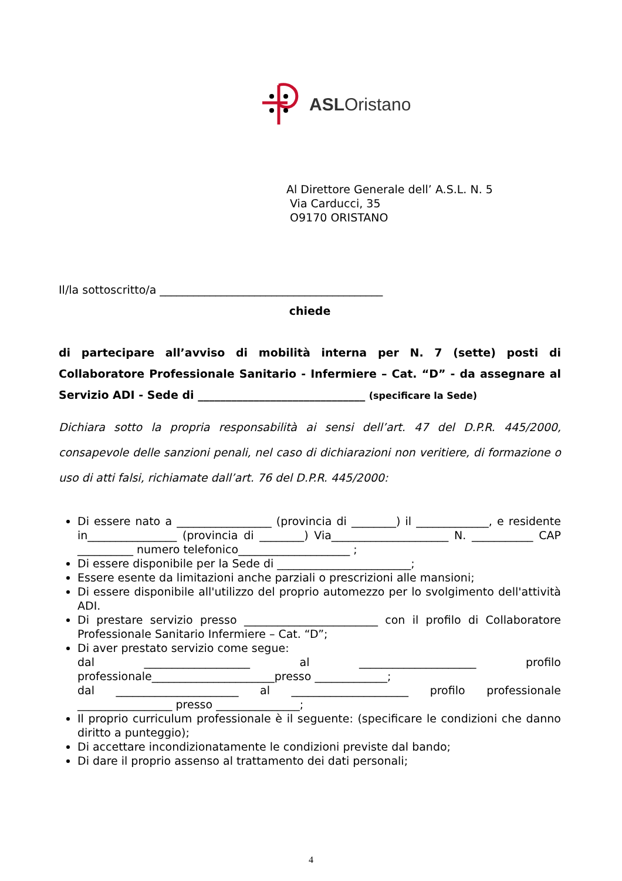ASLOristano
Al Direttore Generale dell’ A.S.L. N. 5
Via Carducci, 35
O9170 ORISTANO
Il/la sottoscritto/a ________________________________________
chiede
di partecipare all’avviso di mobilità interna per N. 7 (sette) posti di Collaboratore Professionale Sanitario - Infermiere – Cat. “D” - da assegnare al Servizio ADI - Sede di ______________________________ (specificare la Sede)
Dichiara sotto la propria responsabilità ai sensi dell’art. 47 del D.P.R. 445/2000, consapevole delle sanzioni penali, nel caso di dichiarazioni non veritiere, di formazione o uso di atti falsi, richiamate dall’art. 76 del D.P.R. 445/2000:
Di essere nato a _________________ (provincia di ________) il _____________, e residente in________________ (provincia di ________) Via_____________________ N. ___________ CAP __________ numero telefonico____________________ ;
Di essere disponibile per la Sede di ________________________;
Essere esente da limitazioni anche parziali o prescrizioni alle mansioni;
Di essere disponibile all'utilizzo del proprio automezzo per lo svolgimento dell'attività ADI.
Di prestare servizio presso ________________________ con il profilo di Collaboratore Professionale Sanitario Infermiere – Cat. “D”;
Di aver prestato servizio come segue:
dal ___________________ al _____________________ profilo professionale______________________presso _____________;
dal ______________________ al _____________________ profilo professionale _________________ presso _______________;
Il proprio curriculum professionale è il seguente: (specificare le condizioni che danno diritto a punteggio);
Di accettare incondizionatamente le condizioni previste dal bando;
Di dare il proprio assenso al trattamento dei dati personali;
4